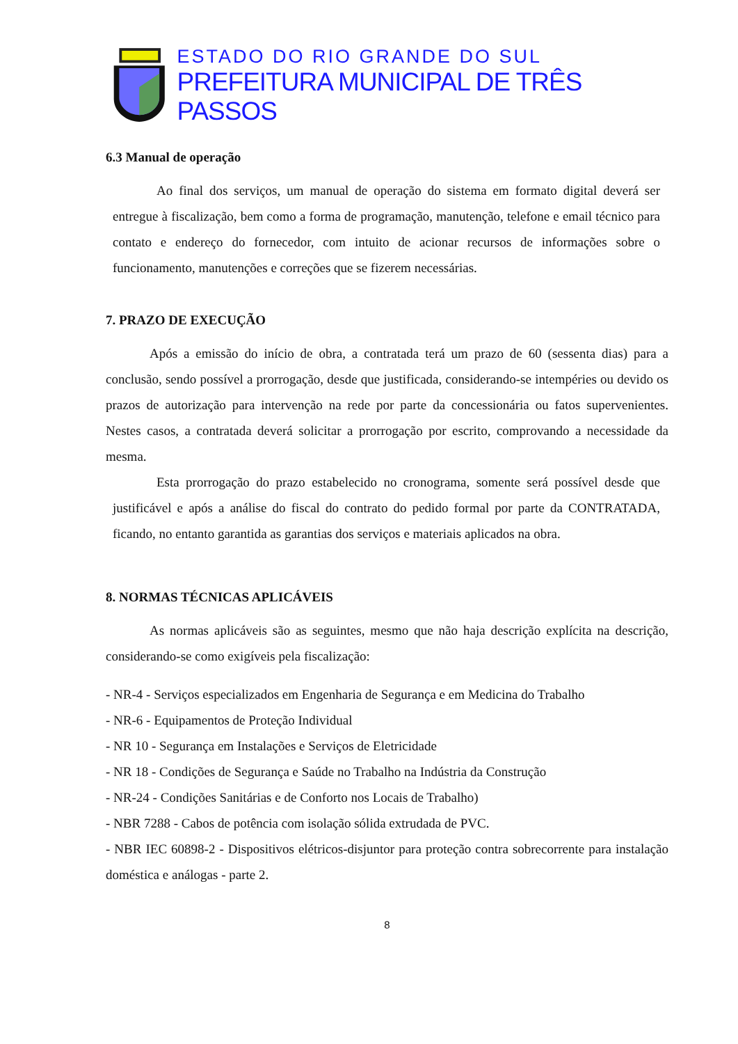ESTADO DO RIO GRANDE DO SUL
PREFEITURA MUNICIPAL DE TRÊS PASSOS
6.3 Manual de operação
Ao final dos serviços, um manual de operação do sistema em formato digital deverá ser entregue à fiscalização, bem como a forma de programação, manutenção, telefone e email técnico para contato e endereço do fornecedor, com intuito de acionar recursos de informações sobre o funcionamento, manutenções e correções que se fizerem necessárias.
7. PRAZO DE EXECUÇÃO
Após a emissão do início de obra, a contratada terá um prazo de 60 (sessenta dias) para a conclusão, sendo possível a prorrogação, desde que justificada, considerando-se intempéries ou devido os prazos de autorização para intervenção na rede por parte da concessionária ou fatos supervenientes. Nestes casos, a contratada deverá solicitar a prorrogação por escrito, comprovando a necessidade da mesma.
Esta prorrogação do prazo estabelecido no cronograma, somente será possível desde que justificável e após a análise do fiscal do contrato do pedido formal por parte da CONTRATADA, ficando, no entanto garantida as garantias dos serviços e materiais aplicados na obra.
8. NORMAS TÉCNICAS APLICÁVEIS
As normas aplicáveis são as seguintes, mesmo que não haja descrição explícita na descrição, considerando-se como exigíveis pela fiscalização:
- NR-4 - Serviços especializados em Engenharia de Segurança e em Medicina do Trabalho
- NR-6 - Equipamentos de Proteção Individual
- NR 10 - Segurança em Instalações e Serviços de Eletricidade
- NR 18 - Condições de Segurança e Saúde no Trabalho na Indústria da Construção
- NR-24 - Condições Sanitárias e de Conforto nos Locais de Trabalho)
- NBR 7288 - Cabos de potência com isolação sólida extrudada de PVC.
- NBR IEC 60898-2 - Dispositivos elétricos-disjuntor para proteção contra sobrecorrente para instalação doméstica e análogas - parte 2.
8